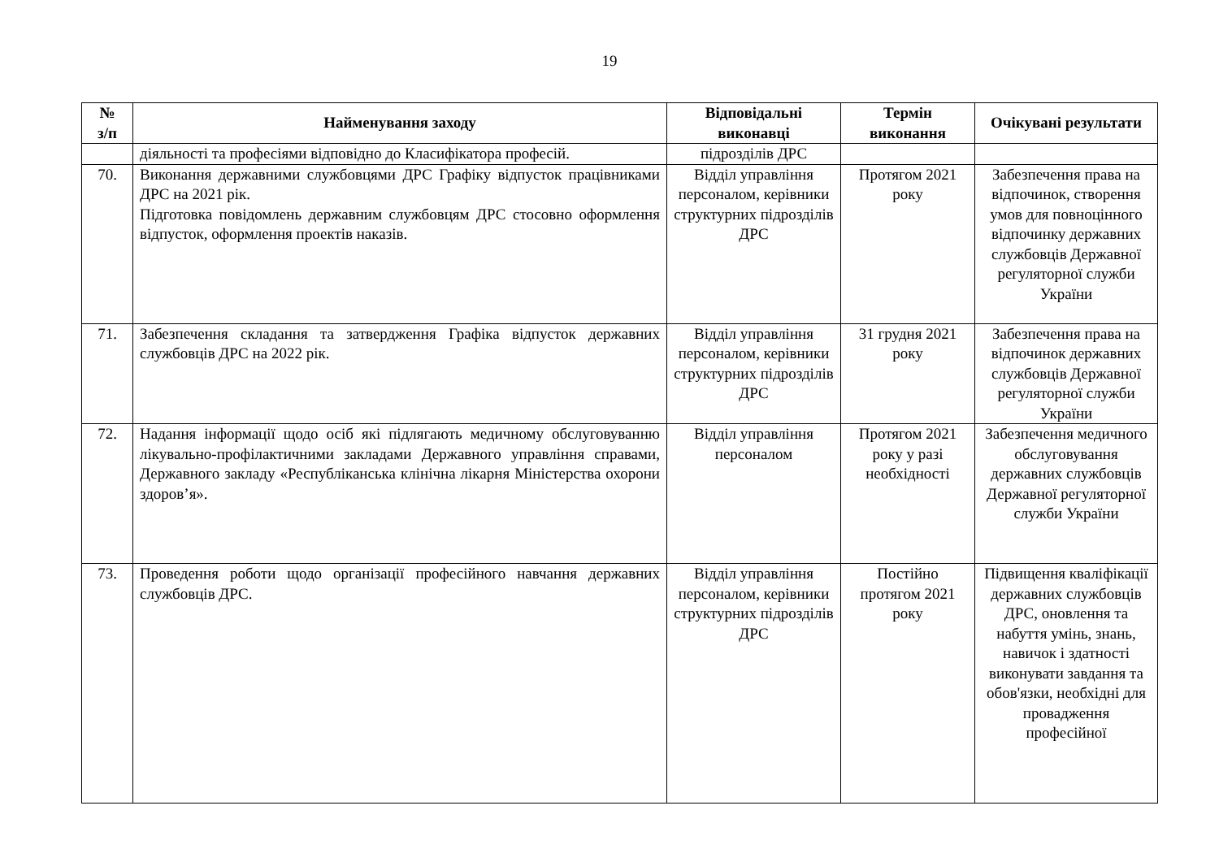19
| № з/п | Найменування заходу | Відповідальні виконавці | Термін виконання | Очікувані результати |
| --- | --- | --- | --- | --- |
| | діяльності та професіями відповідно до Класифікатора професій. | підрозділів ДРС | | |
| 70. | Виконання державними службовцями ДРС Графіку відпусток працівниками ДРС на 2021 рік. Підготовка повідомлень державним службовцям ДРС стосовно оформлення відпусток, оформлення проектів наказів. | Відділ управління персоналом, керівники структурних підрозділів ДРС | Протягом 2021 року | Забезпечення права на відпочинок, створення умов для повноцінного відпочинку державних службовців Державної регуляторної служби України |
| 71. | Забезпечення складання та затвердження Графіка відпусток державних службовців ДРС на 2022 рік. | Відділ управління персоналом, керівники структурних підрозділів ДРС | 31 грудня 2021 року | Забезпечення права на відпочинок державних службовців Державної регуляторної служби України |
| 72. | Надання інформації щодо осіб які підлягають медичному обслуговуванню лікувально-профілактичними закладами Державного управління справами, Державного закладу «Республіканська клінічна лікарня Міністерства охорони здоров’я». | Відділ управління персоналом | Протягом 2021 року у разі необхідності | Забезпечення медичного обслуговування державних службовців Державної регуляторної служби України |
| 73. | Проведення роботи щодо організації професійного навчання державних службовців ДРС. | Відділ управління персоналом, керівники структурних підрозділів ДРС | Постійно протягом 2021 року | Підвищення кваліфікації державних службовців ДРС, оновлення та набуття умінь, знань, навичок і здатності виконувати завдання та обов'язки, необхідні для провадження професійної |